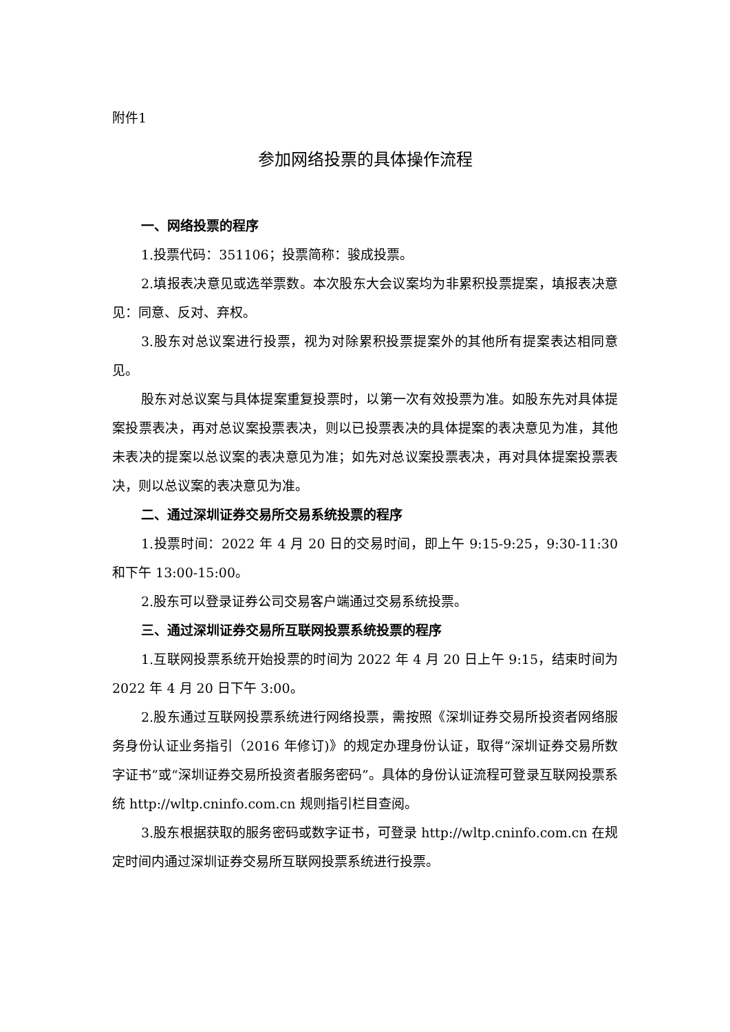附件1
参加网络投票的具体操作流程
一、网络投票的程序
1.投票代码：351106；投票简称：骏成投票。
2.填报表决意见或选举票数。本次股东大会议案均为非累积投票提案，填报表决意见：同意、反对、弃权。
3.股东对总议案进行投票，视为对除累积投票提案外的其他所有提案表达相同意见。
股东对总议案与具体提案重复投票时，以第一次有效投票为准。如股东先对具体提案投票表决，再对总议案投票表决，则以已投票表决的具体提案的表决意见为准，其他未表决的提案以总议案的表决意见为准；如先对总议案投票表决，再对具体提案投票表决，则以总议案的表决意见为准。
二、通过深圳证券交易所交易系统投票的程序
1.投票时间：2022 年 4 月 20 日的交易时间，即上午 9:15-9:25，9:30-11:30 和下午 13:00-15:00。
2.股东可以登录证券公司交易客户端通过交易系统投票。
三、通过深圳证券交易所互联网投票系统投票的程序
1.互联网投票系统开始投票的时间为 2022 年 4 月 20 日上午 9:15，结束时间为 2022 年 4 月 20 日下午 3:00。
2.股东通过互联网投票系统进行网络投票，需按照《深圳证券交易所投资者网络服务身份认证业务指引（2016 年修订)》的规定办理身份认证，取得“深圳证券交易所数字证书”或“深圳证券交易所投资者服务密码”。具体的身份认证流程可登录互联网投票系统 http://wltp.cninfo.com.cn 规则指引栏目查阅。
3.股东根据获取的服务密码或数字证书，可登录 http://wltp.cninfo.com.cn 在规定时间内通过深圳证券交易所互联网投票系统进行投票。